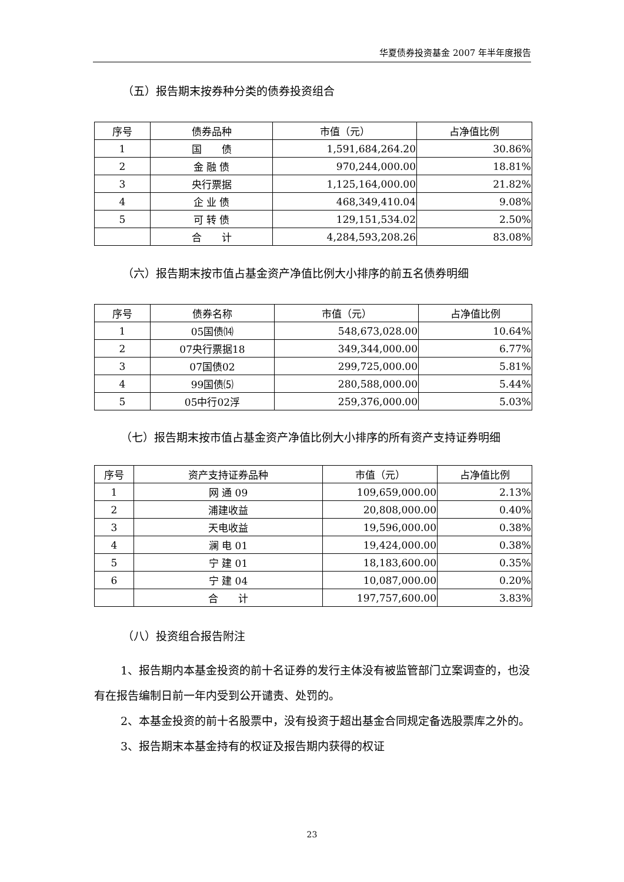华夏债券投资基金 2007 年半年度报告
（五）报告期末按券种分类的债券投资组合
| 序号 | 债券品种 | 市值（元） | 占净值比例 |
| --- | --- | --- | --- |
| 1 | 国 债 | 1,591,684,264.20 | 30.86% |
| 2 | 金 融 债 | 970,244,000.00 | 18.81% |
| 3 | 央行票据 | 1,125,164,000.00 | 21.82% |
| 4 | 企 业 债 | 468,349,410.04 | 9.08% |
| 5 | 可 转 债 | 129,151,534.02 | 2.50% |
| | 合 计 | 4,284,593,208.26 | 83.08% |
（六）报告期末按市值占基金资产净值比例大小排序的前五名债券明细
| 序号 | 债券名称 | 市值（元） | 占净值比例 |
| --- | --- | --- | --- |
| 1 | 05国债⒁ | 548,673,028.00 | 10.64% |
| 2 | 07央行票据18 | 349,344,000.00 | 6.77% |
| 3 | 07国债02 | 299,725,000.00 | 5.81% |
| 4 | 99国债⑸ | 280,588,000.00 | 5.44% |
| 5 | 05中行02浮 | 259,376,000.00 | 5.03% |
（七）报告期末按市值占基金资产净值比例大小排序的所有资产支持证券明细
| 序号 | 资产支持证券品种 | 市值（元） | 占净值比例 |
| --- | --- | --- | --- |
| 1 | 网 通 09 | 109,659,000.00 | 2.13% |
| 2 | 浦建收益 | 20,808,000.00 | 0.40% |
| 3 | 天电收益 | 19,596,000.00 | 0.38% |
| 4 | 澜 电 01 | 19,424,000.00 | 0.38% |
| 5 | 宁 建 01 | 18,183,600.00 | 0.35% |
| 6 | 宁 建 04 | 10,087,000.00 | 0.20% |
| | 合 计 | 197,757,600.00 | 3.83% |
（八）投资组合报告附注
1、报告期内本基金投资的前十名证券的发行主体没有被监管部门立案调查的，也没有在报告编制日前一年内受到公开谴责、处罚的。
2、本基金投资的前十名股票中，没有投资于超出基金合同规定备选股票库之外的。
3、报告期末本基金持有的权证及报告期内获得的权证
23